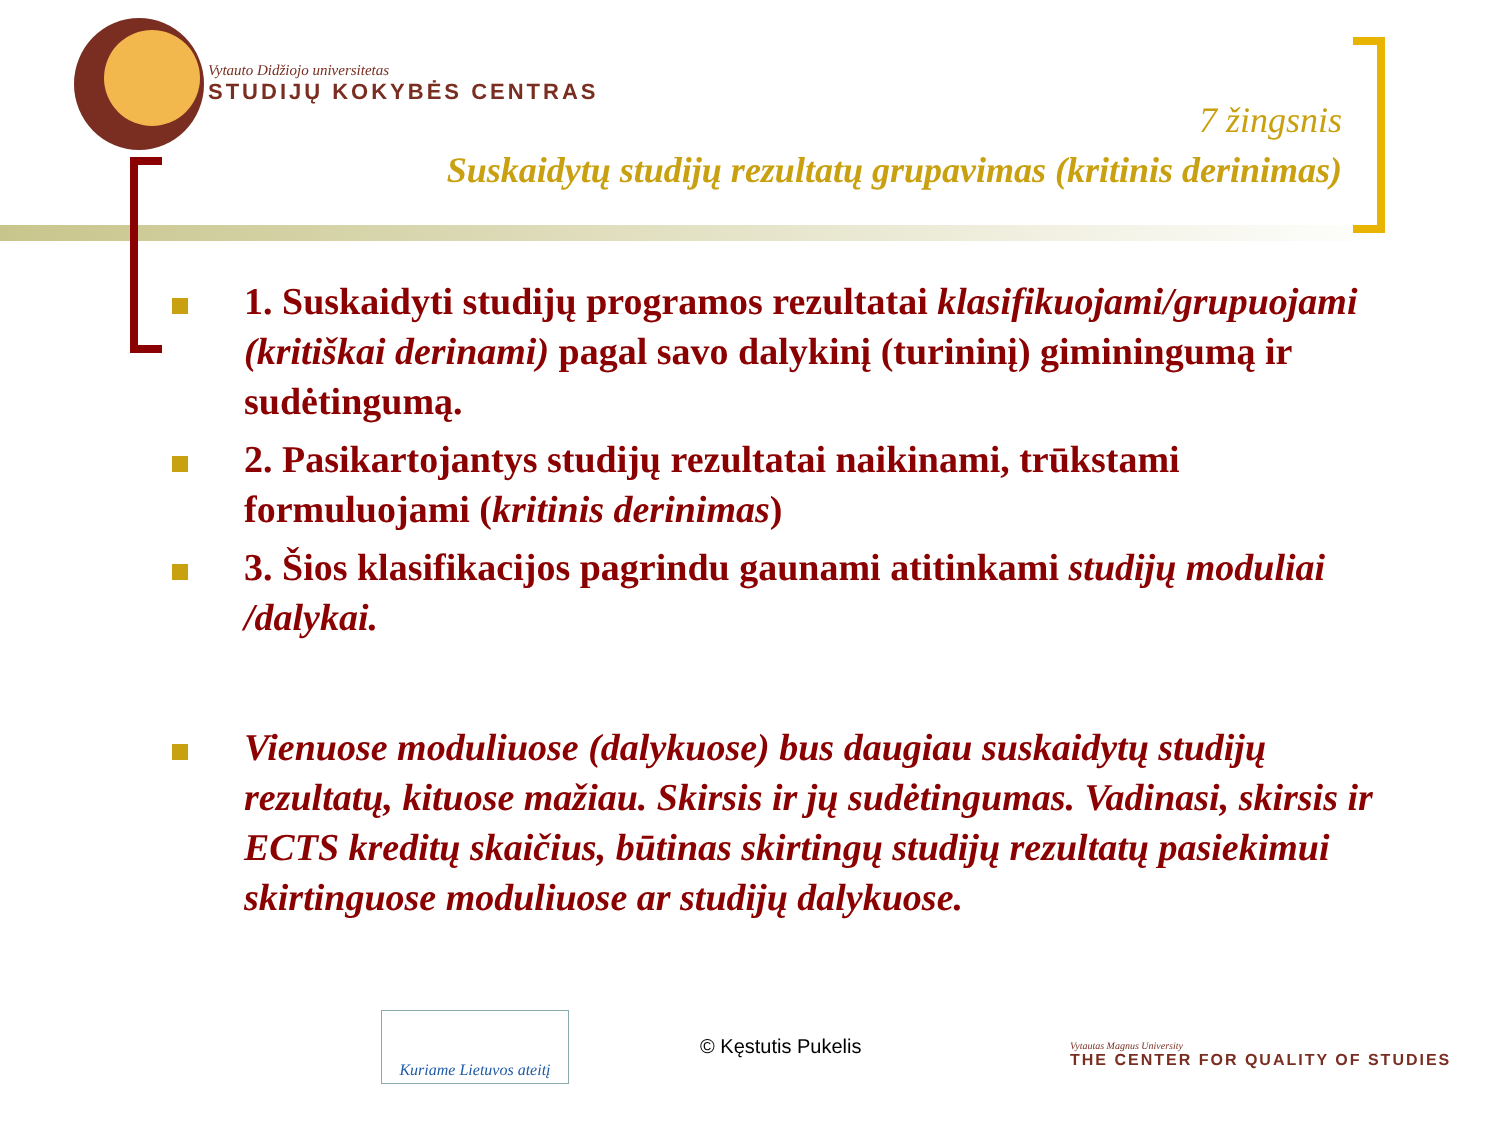Vytauto Didžiojo universitetas
STUDIJŲ KOKYBĖS CENTRAS
7 žingsnis
Suskaidytų studijų rezultatų grupavimas (kritinis derinimas)
1. Suskaidyti studijų programos rezultatai klasifikuojami/grupuojami (kritiškai derinami) pagal savo dalykinį (turininį) giminingumą ir sudėtingumą.
2. Pasikartojantys studijų rezultatai naikinami, trūkstami formuluojami (kritinis derinimas)
3. Šios klasifikacijos pagrindu gaunami atitinkami studijų moduliai /dalykai.
Vienuose moduliuose (dalykuose) bus daugiau suskaidytų studijų rezultatų, kituose mažiau. Skirsis ir jų sudėtingumas. Vadinasi, skirsis ir ECTS kreditų skaičius, būtinas skirtingų studijų rezultatų pasiekimui skirtinguose moduliuose ar studijų dalykuose.
Kuriame Lietuvos ateitį
© Kęstutis Pukelis
Vytautas Magnus University
THE CENTER FOR QUALITY OF STUDIES